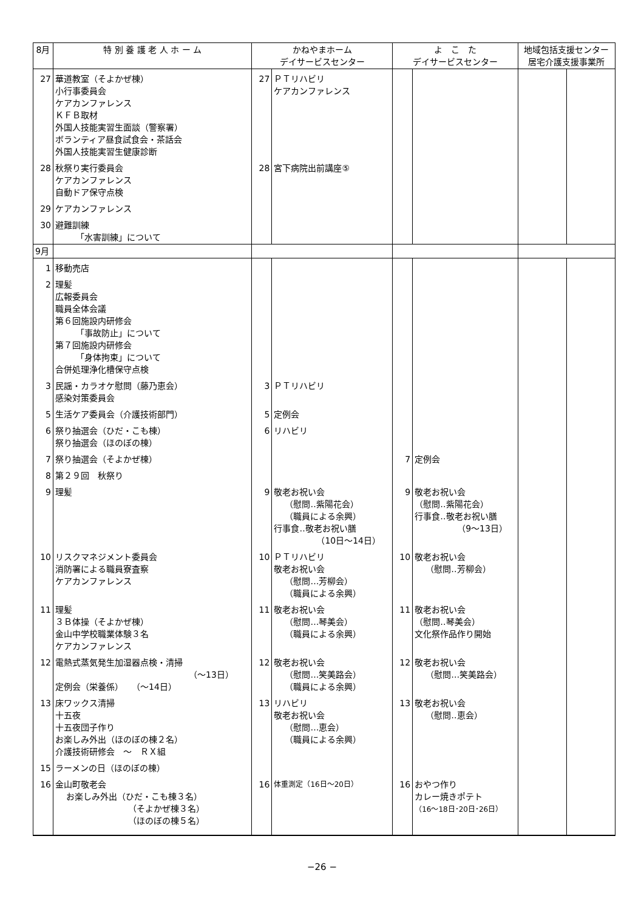| 8月 | 特 別 養 護 老 人 ホ ー ム | かねやまホーム デイサービスセンター | | よ こ た デイサービスセンター | | 地域包括支援センター 居宅介護支援事業所 | |
| --- | --- | --- | --- | --- | --- | --- | --- |
| 27 | 華道教室（そよかぜ棟） 小行事委員会 ケアカンファレンス ＫＦＢ取材 外国人技能実習生面談（警察署） ボランティア昼食試食会・茶話会 外国人技能実習生健康診断 | 27 | ＰＴリハビリ ケアカンファレンス | | | | |
| 28 | 秋祭り実行委員会 ケアカンファレンス 自動ドア保守点検 | 28 | 宮下病院出前講座⑤ | | | | |
| 29 | ケアカンファレンス | | | | | | |
| 30 | 避難訓練 「水害訓練」について | | | | | | |
| 9月 | | | | | | | |
| 1 | 移動売店 | | | | | | |
| 2 | 理髪 広報委員会 職員全体会議 第６回施設内研修会 「事故防止」について 第７回施設内研修会 「身体拘束」について 合併処理浄化槽保守点検 | | | | | | |
| 3 | 民謡・カラオケ慰問（藤乃恵会） 感染対策委員会 | 3 | ＰＴリハビリ | | | | |
| 5 | 生活ケア委員会（介護技術部門） | 5 | 定例会 | | | | |
| 6 | 祭り抽選会（ひだ・こも棟） 祭り抽選会（ほのぼの棟） | 6 | リハビリ | | | | |
| 7 | 祭り抽選会（そよかぜ棟） | | | 7 | 定例会 | | |
| 8 | 第２９回 秋祭り | | | | | | |
| 9 | 理髪 | 9 | 敬老お祝い会 （慰問‥紫陽花会） （職員による余興） 行事食‥敬老お祝い膳 （10日～14日） | 9 | 敬老お祝い会 （慰問‥紫陽花会） 行事食‥敬老お祝い膳 （9～13日） | | |
| 10 | リスクマネジメント委員会 消防署による職員寮査察 ケアカンファレンス | 10 | ＰＴリハビリ 敬老お祝い会 （慰問…芳柳会） （職員による余興） | 10 | 敬老お祝い会 （慰問‥芳柳会） | | |
| 11 | 理髪 ３Ｂ体操（そよかぜ棟） 金山中学校職業体験３名 ケアカンファレンス | 11 | 敬老お祝い会 （慰問…琴美会） （職員による余興） | 11 | 敬老お祝い会 （慰問‥琴美会） 文化祭作品作り開始 | | |
| 12 | 電熱式蒸気発生加湿器点検・清掃 （～13日） 定例会（栄養係） （～14日） | 12 | 敬老お祝い会 （慰問…笑美路会） （職員による余興） | 12 | 敬老お祝い会 （慰問…笑美路会） | | |
| 13 | 床ワックス清掃 十五夜 十五夜団子作り お楽しみ外出（ほのぼの棟２名） 介護技術研修会 ～ ＲＸ組 | 13 | リハビリ 敬老お祝い会 （慰問…恵会） （職員による余興） | 13 | 敬老お祝い会 （慰問‥恵会） | | |
| 15 | ラーメンの日（ほのぼの棟） | | | | | | |
| 16 | 金山町敬老会 お楽しみ外出（ひだ・こも棟３名） （そよかぜ棟３名） （ほのぼの棟５名） | 16 | 体重測定（16日～20日） | 16 | おやつ作り カレー焼きポテト （16～18日･20日･26日） | | |
−26 −